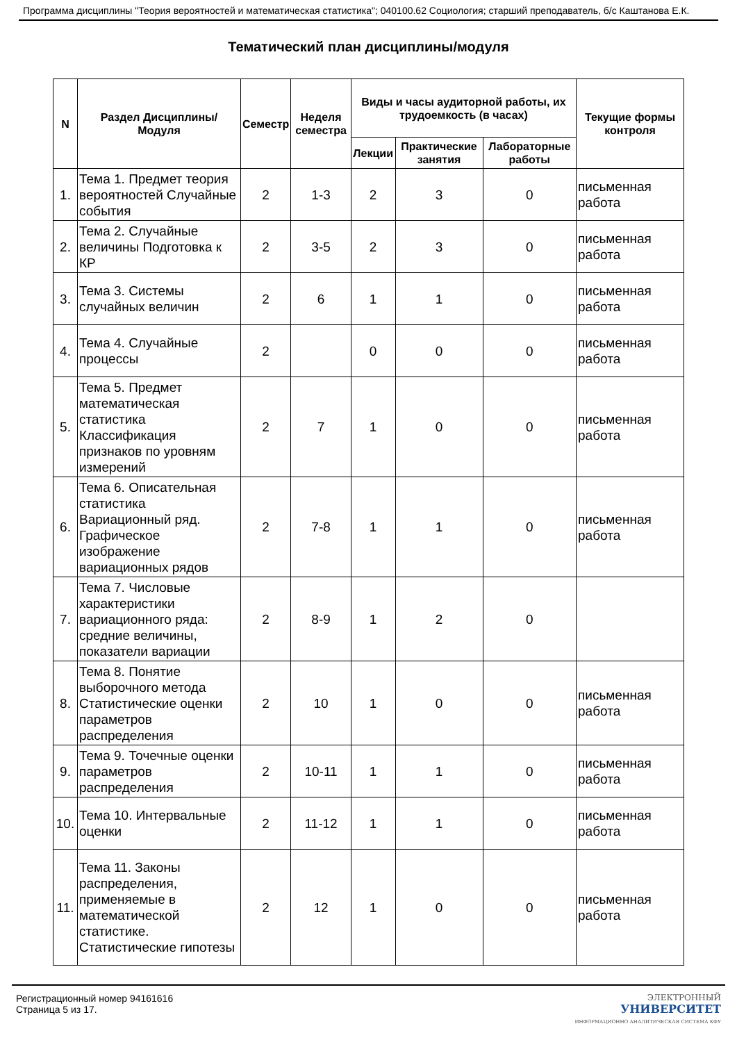Программа дисциплины "Теория вероятностей и математическая статистика"; 040100.62 Социология; старший преподаватель, б/с Каштанова Е.К.
Тематический план дисциплины/модуля
| N | Раздел Дисциплины/ Модуля | Семестр | Неделя семестра | Виды и часы аудиторной работы, их трудоемкость (в часах) | | | Текущие формы контроля |
| --- | --- | --- | --- | --- | --- | --- | --- |
| | | | | Лекции | Практические занятия | Лабораторные работы | |
| 1. | Тема 1. Предмет теория вероятностей Случайные события | 2 | 1-3 | 2 | 3 | 0 | письменная работа |
| 2. | Тема 2. Случайные величины Подготовка к КР | 2 | 3-5 | 2 | 3 | 0 | письменная работа |
| 3. | Тема 3. Системы случайных величин | 2 | 6 | 1 | 1 | 0 | письменная работа |
| 4. | Тема 4. Случайные процессы | 2 | | 0 | 0 | 0 | письменная работа |
| 5. | Тема 5. Предмет математическая статистика Классификация признаков по уровням измерений | 2 | 7 | 1 | 0 | 0 | письменная работа |
| 6. | Тема 6. Описательная статистика Вариационный ряд. Графическое изображение вариационных рядов | 2 | 7-8 | 1 | 1 | 0 | письменная работа |
| 7. | Тема 7. Числовые характеристики вариационного ряда: средние величины, показатели вариации | 2 | 8-9 | 1 | 2 | 0 | |
| 8. | Тема 8. Понятие выборочного метода Статистические оценки параметров распределения | 2 | 10 | 1 | 0 | 0 | письменная работа |
| 9. | Тема 9. Точечные оценки параметров распределения | 2 | 10-11 | 1 | 1 | 0 | письменная работа |
| 10. | Тема 10. Интервальные оценки | 2 | 11-12 | 1 | 1 | 0 | письменная работа |
| 11. | Тема 11. Законы распределения, применяемые в математической статистике. Статистические гипотезы | 2 | 12 | 1 | 0 | 0 | письменная работа |
Регистрационный номер 94161616
Страница 5 из 17.
ЭЛЕКТРОННЫЙ
УНИВЕРСИТЕТ
ИНФОРМАЦИОННО АНАЛИТИЧЕСКАЯ СИСТЕМА КФУ